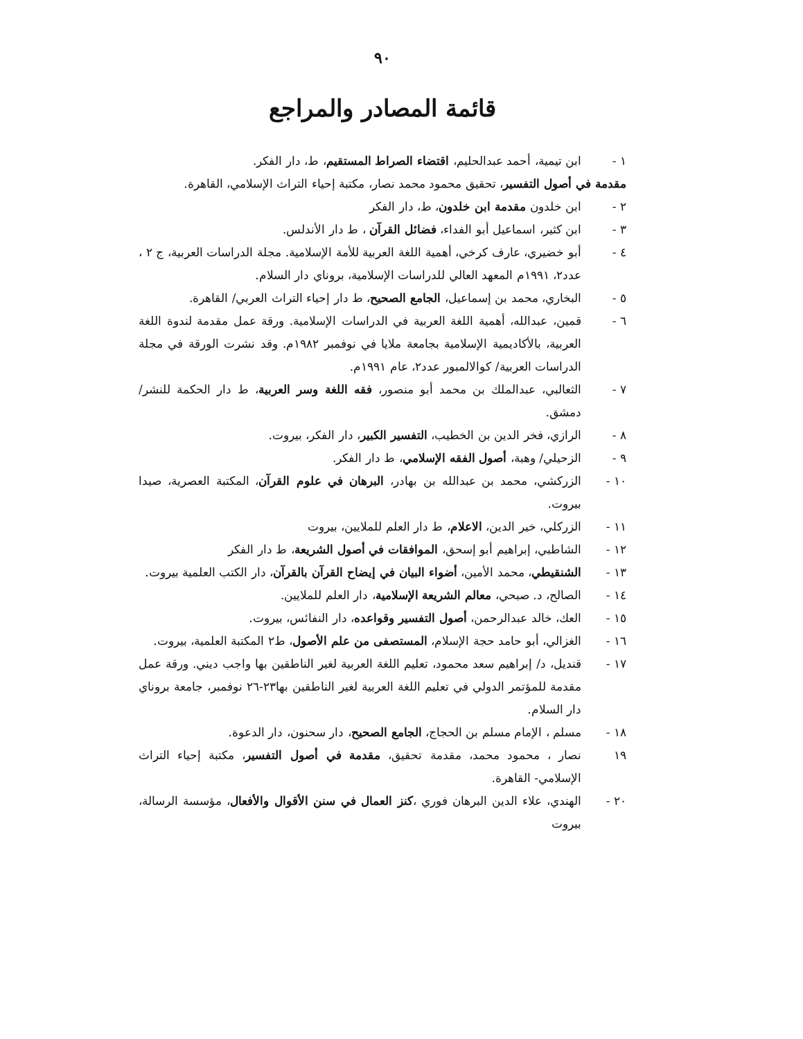٩٠
قائمة المصادر والمراجع
١ - ابن تيمية، أحمد عبدالحليم، اقتضاء الصراط المستقيم، ط، دار الفكر.
مقدمة في أصول التفسير، تحقيق محمود محمد نصار، مكتبة إحياء التراث الإسلامي، القاهرة.
٢ - ابن خلدون مقدمة ابن خلدون، ط، دار الفكر
٣ - ابن كثير، اسماعيل أبو الفداء، فضائل القرآن ، ط دار الأندلس.
٤ - أبو خضيري، عارف كرخي، أهمية اللغة العربية للأمة الإسلامية. مجلة الدراسات العربية، ج ٢ ، عدد٢، ١٩٩١م المعهد العالي للدراسات الإسلامية، بروناي دار السلام.
٥ - البخاري، محمد بن إسماعيل، الجامع الصحيح، ط دار إحياء التراث العربي/ القاهرة.
٦ - قمين، عبدالله، أهمية اللغة العربية في الدراسات الإسلامية. ورقة عمل مقدمة لندوة اللغة العربية، بالأكاديمية الإسلامية بجامعة ملايا في نوفمبر ١٩٨٢م. وقد نشرت الورقة في مجلة الدراسات العربية/ كوالالمبور عدد٢، عام ١٩٩١م.
٧ - الثعالبي، عبدالملك بن محمد أبو منصور، فقه اللغة وسر العربية، ط دار الحكمة للنشر/ دمشق.
٨ - الرازي، فخر الدين بن الخطيب، التفسير الكبير، دار الفكر، بيروت.
٩ - الزحيلي/ وهبة، أصول الفقه الإسلامي، ط دار الفكر.
١٠ - الزركشي، محمد بن عبدالله بن بهادر، البرهان في علوم القرآن، المكتبة العصرية، صيدا بيروت.
١١ - الزركلي، خير الدين، الاعلام، ط دار العلم للملايين، بيروت
١٢ - الشاطبي، إبراهيم أبو إسحق، الموافقات في أصول الشريعة، ط دار الفكر
١٣ - الشنقيطي، محمد الأمين، أضواء البيان في إيضاح القرآن بالقرآن، دار الكتب العلمية بيروت.
١٤ - الصالح، د. صبحي، معالم الشريعة الإسلامية، دار العلم للملايين.
١٥ - العك، خالد عبدالرحمن، أصول التفسير وقواعده، دار النفائس، بيروت.
١٦ - الغزالي، أبو حامد حجة الإسلام، المستصفى من علم الأصول، ط٢ المكتبة العلمية، بيروت.
١٧ - قنديل، د/ إبراهيم سعد محمود، تعليم اللغة العربية لغير الناطقين بها واجب ديني. ورقة عمل مقدمة للمؤتمر الدولي في تعليم اللغة العربية لغير الناطقين بها٢٣-٢٦ نوفمبر، جامعة بروناي دار السلام.
١٨ - مسلم ، الإمام مسلم بن الحجاج، الجامع الصحيح، دار سحنون، دار الدعوة.
١٩ نصار ، محمود محمد، مقدمة تحقيق، مقدمة في أصول التفسير، مكتبة إحياء التراث الإسلامي- القاهرة.
٢٠ - الهندي، علاء الدين البرهان فوري ،كنز العمال في سنن الأقوال والأفعال، مؤسسة الرسالة، بيروت